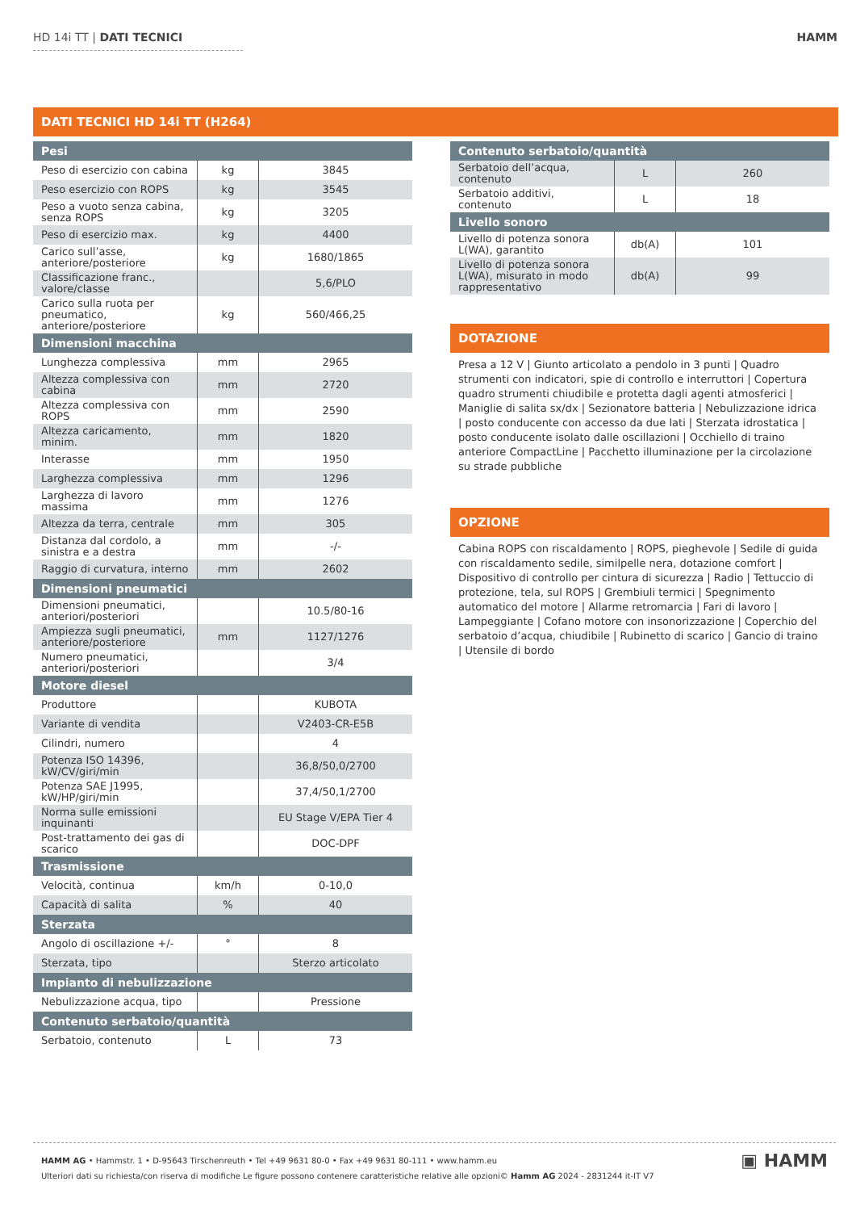HD 14i TT | DATI TECNICI HAMM
DATI TECNICI HD 14i TT (H264)
| Pesi | | |
| --- | --- | --- |
| Peso di esercizio con cabina | kg | 3845 |
| Peso esercizio con ROPS | kg | 3545 |
| Peso a vuoto senza cabina, senza ROPS | kg | 3205 |
| Peso di esercizio max. | kg | 4400 |
| Carico sull’asse, anteriore/posteriore | kg | 1680/1865 |
| Classificazione franc., valore/classe | | 5,6/PLO |
| Carico sulla ruota per pneumatico, anteriore/posteriore | kg | 560/466,25 |
| Dimensioni macchina | | |
| Lunghezza complessiva | mm | 2965 |
| Altezza complessiva con cabina | mm | 2720 |
| Altezza complessiva con ROPS | mm | 2590 |
| Altezza caricamento, minim. | mm | 1820 |
| Interasse | mm | 1950 |
| Larghezza complessiva | mm | 1296 |
| Larghezza di lavoro massima | mm | 1276 |
| Altezza da terra, centrale | mm | 305 |
| Distanza dal cordolo, a sinistra e a destra | mm | -/- |
| Raggio di curvatura, interno | mm | 2602 |
| Dimensioni pneumatici | | |
| Dimensioni pneumatici, anteriori/posteriori | | 10.5/80-16 |
| Ampiezza sugli pneumatici, anteriore/posteriore | mm | 1127/1276 |
| Numero pneumatici, anteriori/posteriori | | 3/4 |
| Motore diesel | | |
| Produttore | | KUBOTA |
| Variante di vendita | | V2403-CR-E5B |
| Cilindri, numero | | 4 |
| Potenza ISO 14396, kW/CV/giri/min | | 36,8/50,0/2700 |
| Potenza SAE J1995, kW/HP/giri/min | | 37,4/50,1/2700 |
| Norma sulle emissioni inquinanti | | EU Stage V/EPA Tier 4 |
| Post-trattamento dei gas di scarico | | DOC-DPF |
| Trasmissione | | |
| Velocità, continua | km/h | 0-10,0 |
| Capacità di salita | % | 40 |
| Sterzata | | |
| Angolo di oscillazione +/- | ° | 8 |
| Sterzata, tipo | | Sterzo articolato |
| Impianto di nebulizzazione | | |
| Nebulizzazione acqua, tipo | | Pressione |
| Contenuto serbatoio/quantità | | |
| Serbatoio, contenuto | L | 73 |
| Contenuto serbatoio/quantità | | |
| --- | --- | --- |
| Serbatoio dell’acqua, contenuto | L | 260 |
| Serbatoio additivi, contenuto | L | 18 |
| Livello sonoro | | |
| Livello di potenza sonora L(WA), garantito | db(A) | 101 |
| Livello di potenza sonora L(WA), misurato in modo rappresentativo | db(A) | 99 |
DOTAZIONE
Presa a 12 V | Giunto articolato a pendolo in 3 punti | Quadro strumenti con indicatori, spie di controllo e interruttori | Copertura quadro strumenti chiudibile e protetta dagli agenti atmosferici | Maniglie di salita sx/dx | Sezionatore batteria | Nebulizzazione idrica | posto conducente con accesso da due lati | Sterzata idrostatica | posto conducente isolato dalle oscillazioni | Occhiello di traino anteriore CompactLine | Pacchetto illuminazione per la circolazione su strade pubbliche
OPZIONE
Cabina ROPS con riscaldamento | ROPS, pieghevole | Sedile di guida con riscaldamento sedile, similpelle nera, dotazione comfort | Dispositivo di controllo per cintura di sicurezza | Radio | Tettuccio di protezione, tela, sul ROPS | Grembiuli termici | Spegnimento automatico del motore | Allarme retromarcia | Fari di lavoro | Lampeggiante | Cofano motore con insonorizzazione | Coperchio del serbatoio d’acqua, chiudibile | Rubinetto di scarico | Gancio di traino | Utensile di bordo
HAMM AG • Hammstr. 1 • D-95643 Tirschenreuth • Tel +49 9631 80-0 • Fax +49 9631 80-111 • www.hamm.eu
Ulteriori dati su richiesta/con riserva di modifiche Le figure possono contenere caratteristiche relative alle opzioni© Hamm AG 2024 - 2831244 it-IT V7
▣ HAMM